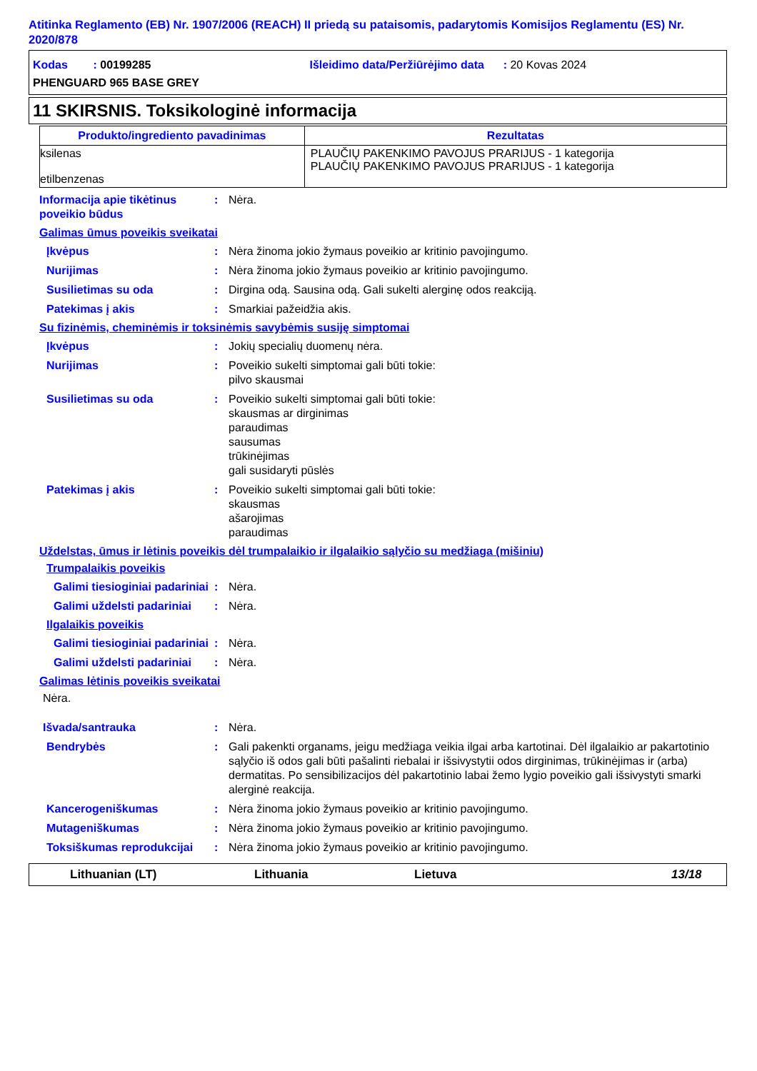Atitinka Reglamento (EB) Nr. 1907/2006 (REACH) II priedą su pataisomis, padarytomis Komisijos Reglamentu (ES) Nr. 2020/878
Kodas : 00199285 Išleidimo data/Peržiūrėjimo data : 20 Kovas 2024
PHENGUARD 965 BASE GREY
11 SKIRSNIS. Toksikologinė informacija
| Produkto/ingrediento pavadinimas | Rezultatas |
| --- | --- |
| ksilenas etilbenzenas | PLAUČIŲ PAKENKIMO PAVOJUS PRARIJUS - 1 kategorija PLAUČIŲ PAKENKIMO PAVOJUS PRARIJUS - 1 kategorija |
Informacija apie tikėtinus poveikio būdus
: Nėra.
Galimas ūmus poveikis sveikatai
Įkvėpus : Nėra žinoma jokio žymaus poveikio ar kritinio pavojingumo.
Nurijimas : Nėra žinoma jokio žymaus poveikio ar kritinio pavojingumo.
Susilietimas su oda : Dirgina odą. Sausina odą. Gali sukelti alerginę odos reakciją.
Patekimas į akis : Smarkiai pažeidžia akis.
Su fizinėmis, cheminėmis ir toksinėmis savybėmis susiję simptomai
Įkvėpus : Jokių specialių duomenų nėra.
Nurijimas : Poveikio sukelti simptomai gali būti tokie:
pilvo skausmai
Susilietimas su oda : Poveikio sukelti simptomai gali būti tokie:
skausmas ar dirginimas
paraudimas
sausumas
trūkinėjimas
gali susidaryti pūslės
Patekimas į akis : Poveikio sukelti simptomai gali būti tokie:
skausmas
ašarojimas
paraudimas
Uždelstas, ūmus ir lėtinis poveikis dėl trumpalaikio ir ilgalaikio sąlyčio su medžiaga (mišiniu)
Trumpalaikis poveikis
Galimi tiesioginiai padariniai
: Nėra.
Galimi uždelsti padariniai
: Nėra.
Ilgalaikis poveikis
Galimi tiesioginiai padariniai
: Nėra.
Galimi uždelsti padariniai
: Nėra.
Galimas lėtinis poveikis sveikatai
Nėra.
Išvada/santrauka : Nėra.
Bendrybės : Gali pakenkti organams, jeigu medžiaga veikia ilgai arba kartotinai. Dėl ilgalaikio ar pakartotinio sąlyčio iš odos gali būti pašalinti riebalai ir išsivystytii odos dirginimas, trūkinėjimas ir (arba) dermatitas. Po sensibilizacijos dėl pakartotinio labai žemo lygio poveikio gali išsivystyti smarki alerginė reakcija.
Kancerogeniškumas : Nėra žinoma jokio žymaus poveikio ar kritinio pavojingumo.
Mutageniškumas : Nėra žinoma jokio žymaus poveikio ar kritinio pavojingumo.
Toksiškumas reprodukcijai
: Nėra žinoma jokio žymaus poveikio ar kritinio pavojingumo.
Lithuanian (LT) Lithuania Lietuva 13/18